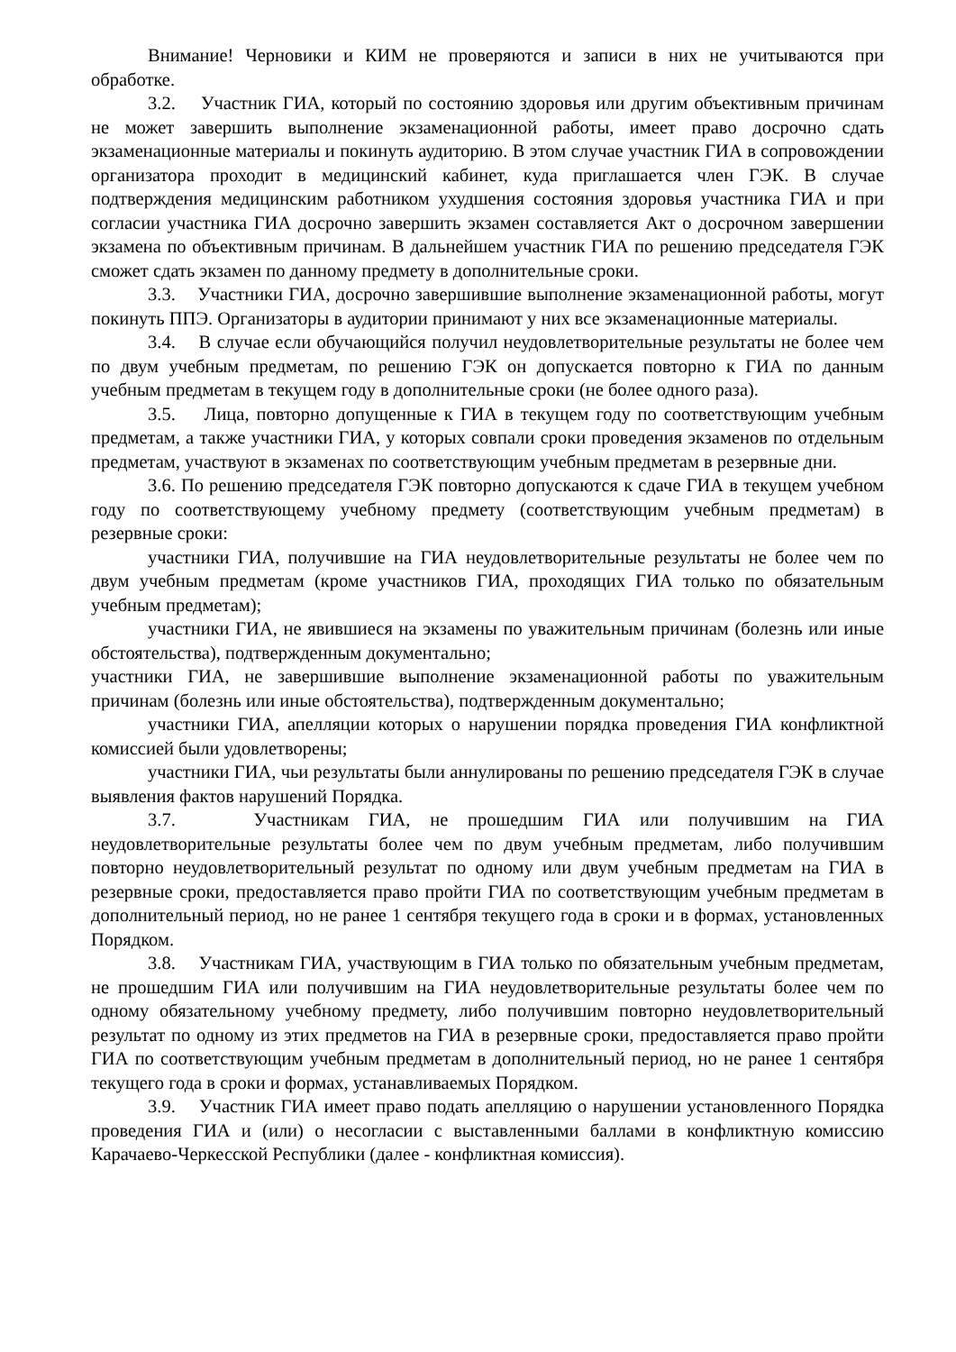Внимание! Черновики и КИМ не проверяются и записи в них не учитываются при обработке.
3.2. Участник ГИА, который по состоянию здоровья или другим объективным причинам не может завершить выполнение экзаменационной работы, имеет право досрочно сдать экзаменационные материалы и покинуть аудиторию. В этом случае участник ГИА в сопровождении организатора проходит в медицинский кабинет, куда приглашается член ГЭК. В случае подтверждения медицинским работником ухудшения состояния здоровья участника ГИА и при согласии участника ГИА досрочно завершить экзамен составляется Акт о досрочном завершении экзамена по объективным причинам. В дальнейшем участник ГИА по решению председателя ГЭК сможет сдать экзамен по данному предмету в дополнительные сроки.
3.3. Участники ГИА, досрочно завершившие выполнение экзаменационной работы, могут покинуть ППЭ. Организаторы в аудитории принимают у них все экзаменационные материалы.
3.4. В случае если обучающийся получил неудовлетворительные результаты не более чем по двум учебным предметам, по решению ГЭК он допускается повторно к ГИА по данным учебным предметам в текущем году в дополнительные сроки (не более одного раза).
3.5. Лица, повторно допущенные к ГИА в текущем году по соответствующим учебным предметам, а также участники ГИА, у которых совпали сроки проведения экзаменов по отдельным предметам, участвуют в экзаменах по соответствующим учебным предметам в резервные дни.
3.6. По решению председателя ГЭК повторно допускаются к сдаче ГИА в текущем учебном году по соответствующему учебному предмету (соответствующим учебным предметам) в резервные сроки:
участники ГИА, получившие на ГИА неудовлетворительные результаты не более чем по двум учебным предметам (кроме участников ГИА, проходящих ГИА только по обязательным учебным предметам);
участники ГИА, не явившиеся на экзамены по уважительным причинам (болезнь или иные обстоятельства), подтвержденным документально;
участники ГИА, не завершившие выполнение экзаменационной работы по уважительным причинам (болезнь или иные обстоятельства), подтвержденным документально;
участники ГИА, апелляции которых о нарушении порядка проведения ГИА конфликтной комиссией были удовлетворены;
участники ГИА, чьи результаты были аннулированы по решению председателя ГЭК в случае выявления фактов нарушений Порядка.
3.7. Участникам ГИА, не прошедшим ГИА или получившим на ГИА неудовлетворительные результаты более чем по двум учебным предметам, либо получившим повторно неудовлетворительный результат по одному или двум учебным предметам на ГИА в резервные сроки, предоставляется право пройти ГИА по соответствующим учебным предметам в дополнительный период, но не ранее 1 сентября текущего года в сроки и в формах, установленных Порядком.
3.8. Участникам ГИА, участвующим в ГИА только по обязательным учебным предметам, не прошедшим ГИА или получившим на ГИА неудовлетворительные результаты более чем по одному обязательному учебному предмету, либо получившим повторно неудовлетворительный результат по одному из этих предметов на ГИА в резервные сроки, предоставляется право пройти ГИА по соответствующим учебным предметам в дополнительный период, но не ранее 1 сентября текущего года в сроки и формах, устанавливаемых Порядком.
3.9. Участник ГИА имеет право подать апелляцию о нарушении установленного Порядка проведения ГИА и (или) о несогласии с выставленными баллами в конфликтную комиссию Карачаево-Черкесской Республики (далее - конфликтная комиссия).